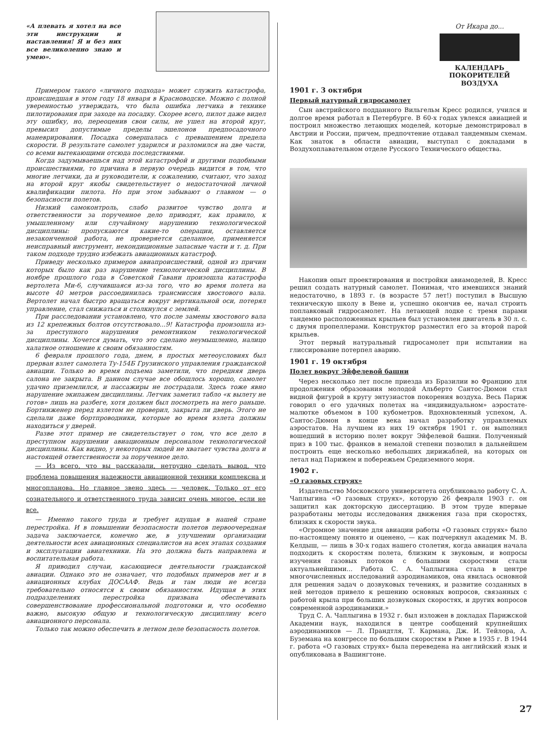«А плевать я хотел на все эти инструкции и наставления! Я и без них все великолепно знаю и умею».
Примером такого «личного подхода» может служить катастрофа, происшедшая в этом году 18 января в Красноводске. Можно с полной уверенностью утверждать, что была ошибка летчика в технике пилотирования при заходе на посадку. Скорее всего, пилот даже видел эту ошибку, но, переоценив свои силы, не ушел на второй круг, превысил допустимые пределы эшелонов предпосадочного маневрирования. Посадка совершалась с превышением предела скорости. В результате самолет ударился и разломился на две части, со всеми вытекающими отсюда последствиями.
Когда задумываешься над этой катастрофой и другими подобными происшествиями, то причина в первую очередь видится в том, что многие летчики, да и руководители, к сожалению, считают, что заход на второй круг якобы свидетельствует о недостаточной личной квалификации пилота. Но при этом забывают о главном — о безопасности полетов.
Низкий самоконтроль, слабо развитое чувство долга и ответственности за порученное дело приводят, как правило, к умышленному или случайному нарушению технологической дисциплины: пропускаются какие-то операции, оставляется незаконченной работа, не проверяется сделанное, применяется неисправный инструмент, некондиционные запасные части и т. д. При таком подходе трудно избежать авиационных катастроф.
Приведу несколько примеров авиапроисшествий, одной из причин которых было как раз нарушение технологической дисциплины. В ноябре прошлого года в Советской Гавани произошла катастрофа вертолета Ми-6, случившаяся из-за того, что во время полета на высоте 40 метров рассоединилась трансмиссия хвостового вала. Вертолет начал быстро вращаться вокруг вертикальной оси, потерял управление, стал снижаться и столкнулся с землей.
При расследовании установлено, что после замены хвостового вала из 12 крепежных болтов отсутствовало...9! Катастрофа произошла из-за преступного нарушения ремонтником технологической дисциплины. Хочется думать, что это сделано неумышленно, налицо халатное отношение к своим обязанностям.
6 февраля прошлого года, днем, в простых метеоусловиях был прерван взлет самолета Ту-154Б Грузинского управления гражданской авиации. Только во время подъема заметили, что передняя дверь салона не закрыта. В данном случае все обошлось хорошо, самолет удачно приземлился, и пассажиры не пострадали. Здесь тоже явно нарушение экипажем дисциплины. Летчик заметил табло «к вылету не готов» лишь на разбеге, хотя должен был посмотреть на него раньше. Бортинженер перед взлетом не проверил, закрыта ли дверь. Этого не сделали даже бортпроводники, которые во время взлета должны находиться у дверей.
Разве этот пример не свидетельствует о том, что все дело в преступном нарушении авиационным персоналом технологической дисциплины. Как видно, у некоторых людей не хватает чувства долга и настоящей ответственности за порученное дело.
— Из всего, что вы рассказали, нетрудно сделать вывод, что проблема повышения надежности авиационной техники комплексна и многопланова. Но главное звено здесь — человек. Только от его сознательного и ответственного труда зависит очень многое, если не все.
— Именно такого труда и требует идущая в нашей стране перестройка. И в повышении безопасности полетов первоочередная задача заключается, конечно же, в улучшении организации деятельности всех авиационных специалистов на всех этапах создания и эксплуатации авиатехники. На это должна быть направлена и воспитательная работа.
Я приводил случаи, касающиеся деятельности гражданской авиации. Однако это не означает, что подобных примеров нет и в авиационных клубах ДОСААФ. Ведь и там люди не всегда требовательно относятся к своим обязанностям. Идущая в этих подразделениях перестройка призвана обеспечивать совершенствование профессиональной подготовки и, что особенно важно, высокую общую и технологическую дисциплину всего авиационного персонала.
Только так можно обеспечить в летном деле безопасность полетов.
От Икара до...
КАЛЕНДАРЬ ПОКОРИТЕЛЕЙ ВОЗДУХА
1901 г. 3 октября
Первый натурный гидросамолет
Сын австрийского подданного Вильгельм Кресс родился, учился и долгое время работал в Петербурге. В 60-х годах увлекся авиацией и построил множество летающих моделей, которые демонстрировал в Австрии и России, причем, предпочтение отдавал тандемным схемам. Как знаток в области авиации, выступал с докладами в Воздухоплавательном отделе Русского Технического общества.
Накопив опыт проектирования и постройки авиамоделей, В. Кресс решил создать натурный самолет. Понимая, что имевшихся знаний недостаточно, в 1893 г. (в возрасте 57 лет!) поступил в Высшую техническую школу в Вене и, успешно окончив ее, начал строить поплавковый гидросамолет. На летающей лодке с тремя парами тандемно расположенных крыльев был установлен двигатель в 30 л. с. с двумя пропеллерами. Конструктор разместил его за второй парой крыльев.
Этот первый натуральный гидросамолет при испытании на глиссирование потерпел аварию.
1901 г. 19 октября
Полет вокруг Эйфелевой башни
Через несколько лет после приезда из Бразилии во Францию для продолжения образования молодой Альберто Сантос-Дюмон стал видной фигурой в кругу энтузиастов покорения воздуха. Весь Париж говорил о его удачных полетах на «индивидуальном» аэростате-малютке объемом в 100 кубометров. Вдохновленный успехом, А. Сантос-Дюмон в конце века начал разработку управляемых аэростатов. На лучшем из них 19 октября 1901 г. он выполнил вошедший в историю полет вокруг Эйфелевой башни. Полученный приз в 100 тыс. франков в немалой степени позволил в дальнейшем построить еще несколько небольших дирижаблей, на которых он летал над Парижем и побережьем Средиземного моря.
1902 г.
«О газовых струях»
Издательство Московского университета опубликовало работу С. А. Чаплыгина «О газовых струях», которую 26 февраля 1903 г. он защитил как докторскую диссертацию. В этом труде впервые разработаны методы исследования движения газа при скоростях, близких к скорости звука.
«Огромное значение для авиации работы «О газовых струях» было по-настоящему понято и оценено, — как подчеркнул академик М. В. Келдыш, — лишь в 30-х годах нашего столетия, когда авиация начала подходить к скоростям полета, близким к звуковым, и вопросы изучения газовых потоков с большими скоростями стали актуальнейшими... Работа С. А. Чаплыгина стала в центре многочисленных исследований аэродинамиков, она явилась основной для решения задач о дозвуковых течениях, и развитие созданных в ней методов привело к решению основных вопросов, связанных с работой крыла при больших дозвуковых скоростях, и других вопросов современной аэродинамики.»
Труд С. А. Чаплыгина в 1932 г. был изложен в докладах Парижской Академии наук, находился в центре сообщений крупнейших аэродинамиков — Л. Прандтля, Т. Кармана, Дж. И. Тейлора, А. Буземана на конгрессе по большим скоростям в Риме в 1935 г. В 1944 г. работа «О газовых струях» была переведена на английский язык и опубликована в Вашингтоне.
27